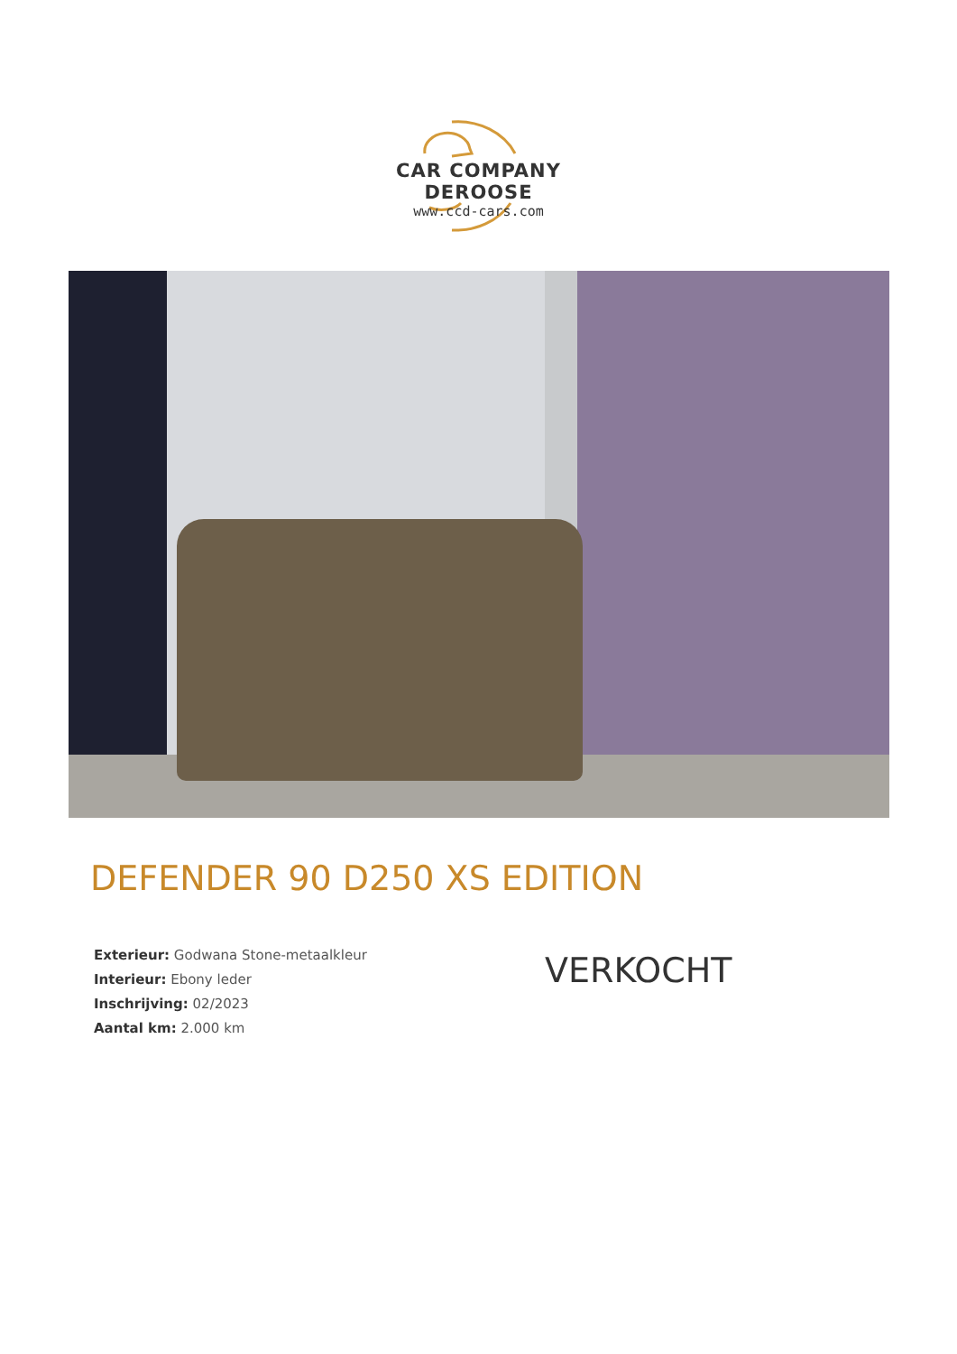CAR COMPANY DEROOSE
www.ccd-cars.com
DEFENDER 90 D250 XS EDITION
Exterieur: Godwana Stone-metaalkleur
Interieur: Ebony leder
Inschrijving: 02/2023
Aantal km: 2.000 km
VERKOCHT